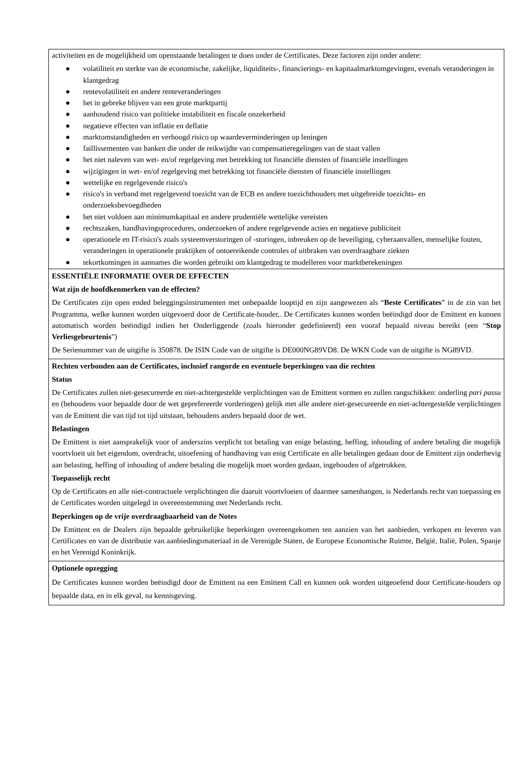activiteiten en de mogelijkheid om openstaande betalingen te doen onder de Certificates. Deze factoren zijn onder andere:
● volatiliteit en sterkte van de economische, zakelijke, liquiditeits-, financierings- en kapitaalmarktomgevingen, evenals veranderingen in klantgedrag
● rentevolatiliteit en andere renteveranderingen
● het in gebreke blijven van een grote marktpartij
● aanhoudend risico van politieke instabiliteit en fiscale onzekerheid
● negatieve effecten van inflatie en deflatie
● marktomstandigheden en verhoogd risico op waardeverminderingen op leningen
● faillissementen van banken die onder de reikwijdte van compensatieregelingen van de staat vallen
● het niet naleven van wet- en/of regelgeving met betrekking tot financiële diensten of financiële instellingen
● wijzigingen in wet- en/of regelgeving met betrekking tot financiële diensten of financiële instellingen
● wettelijke en regelgevende risico's
● risico's in verband met regelgevend toezicht van de ECB en andere toezichthouders met uitgebreide toezichts- en onderzoeksbevoegdheden
● het niet voldoen aan minimumkapitaal en andere prudentiële wettelijke vereisten
● rechtszaken, handhavingsprocedures, onderzoeken of andere regelgevende acties en negatieve publiciteit
● operationele en IT-risico's zoals systeemverstoringen of -storingen, inbreuken op de beveiliging, cyberaanvallen, menselijke fouten, veranderingen in operationele praktijken of ontoereikende controles of uitbraken van overdraagbare ziekten
● tekortkomingen in aannames die worden gebruikt om klantgedrag te modelleren voor marktberekeningen
ESSENTIËLE INFORMATIE OVER DE EFFECTEN
Wat zijn de hoofdkenmerken van de effecten?
De Certificates zijn open ended beleggingsinstrumenten met onbepaalde looptijd en zijn aangewezen als “Beste Certificates” in de zin van het Programma, welke kunnen worden uitgevoerd door de Certificate-houder,. De Certificates kunnen worden beëindigd door de Emittent en kunnen automatisch worden beëindigd indien het Onderliggende (zoals hieronder gedefinieerd) een vooraf bepaald niveau bereikt (een “Stop Verliesgebeurtenis”)
De Serienummer van de uitgifte is 350878. De ISIN Code van de uitgifte is DE000NG89VD8. De WKN Code van de uitgifte is NG89VD.
Rechten verbonden aan de Certificates, inclusief rangorde en eventuele beperkingen van die rechten
Status
De Certificates zullen niet-gesecureerde en niet-achtergestelde verplichtingen van de Emittent vormen en zullen rangschikken: onderling pari passu en (behoudens voor bepaalde door de wet geprefereerde vorderingen) gelijk met alle andere niet-gesecureerde en niet-achtergestelde verplichtingen van de Emittent die van tijd tot tijd uitstaan, behoudens anders bepaald door de wet.
Belastingen
De Emittent is niet aansprakelijk voor of anderszins verplicht tot betaling van enige belasting, heffing, inhouding of andere betaling die mogelijk voortvloeit uit het eigendom, overdracht, uitoefening of handhaving van enig Certificate en alle betalingen gedaan door de Emittent zijn onderhevig aan belasting, heffing of inhouding of andere betaling die mogelijk moet worden gedaan, ingehouden of afgetrokken.
Toepasselijk recht
Op de Certificates en alle niet-contractuele verplichtingen die daaruit voortvloeien of daarmee samenhangen, is Nederlands recht van toepassing en de Certificates worden uitgelegd in overeenstemming met Nederlands recht.
Beperkingen op de vrije overdraagbaarheid van de Notes
De Emittent en de Dealers zijn bepaalde gebruikelijke beperkingen overeengekomen ten aanzien van het aanbieden, verkopen en leveren van Certificates en van de distributie van aanbiedingsmateriaal in de Verenigde Staten, de Europese Economische Ruimte, België, Italië, Polen, Spanje en het Verenigd Koninkrijk.
Optionele opzegging
De Certificates kunnen worden beëindigd door de Emittent na een Emittent Call en kunnen ook worden uitgeoefend door Certificate-houders op bepaalde data, en in elk geval, na kennisgeving.